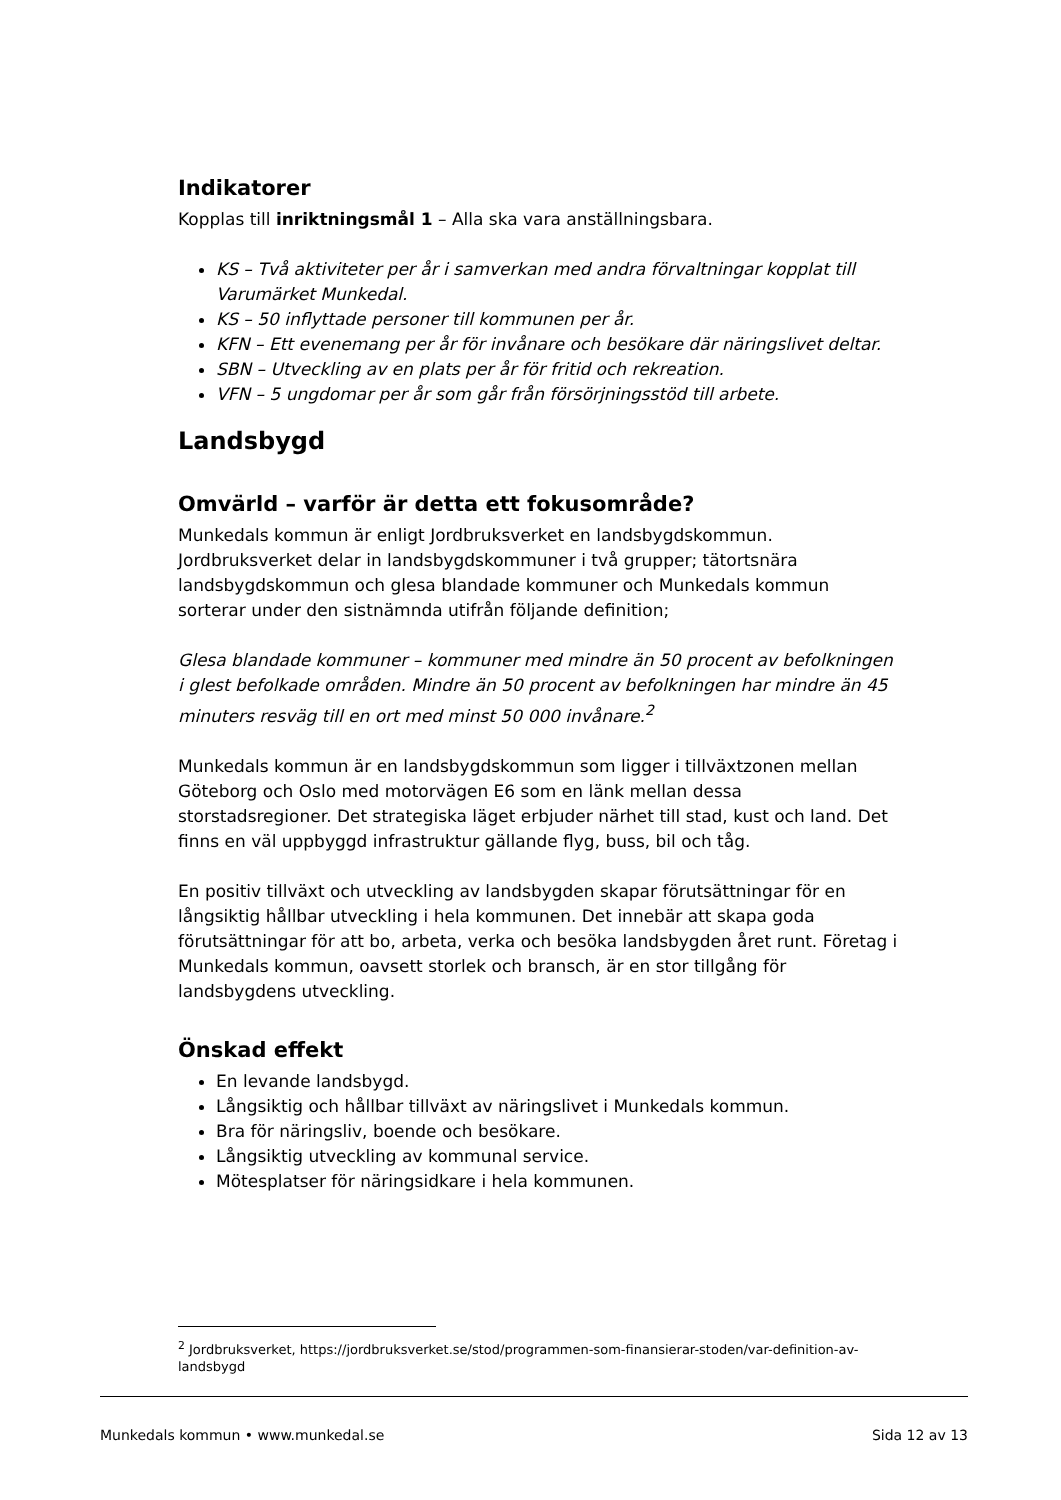Indikatorer
Kopplas till inriktningsmål 1 – Alla ska vara anställningsbara.
KS – Två aktiviteter per år i samverkan med andra förvaltningar kopplat till Varumärket Munkedal.
KS – 50 inflyttade personer till kommunen per år.
KFN – Ett evenemang per år för invånare och besökare där näringslivet deltar.
SBN – Utveckling av en plats per år för fritid och rekreation.
VFN – 5 ungdomar per år som går från försörjningsstöd till arbete.
Landsbygd
Omvärld – varför är detta ett fokusområde?
Munkedals kommun är enligt Jordbruksverket en landsbygdskommun. Jordbruksverket delar in landsbygdskommuner i två grupper; tätortsnära landsbygdskommun och glesa blandade kommuner och Munkedals kommun sorterar under den sistnämnda utifrån följande definition;
Glesa blandade kommuner – kommuner med mindre än 50 procent av befolkningen i glest befolkade områden. Mindre än 50 procent av befolkningen har mindre än 45 minuters resväg till en ort med minst 50 000 invånare.<sup>2</sup>
Munkedals kommun är en landsbygdskommun som ligger i tillväxtzonen mellan Göteborg och Oslo med motorvägen E6 som en länk mellan dessa storstadsregioner. Det strategiska läget erbjuder närhet till stad, kust och land. Det finns en väl uppbyggd infrastruktur gällande flyg, buss, bil och tåg.
En positiv tillväxt och utveckling av landsbygden skapar förutsättningar för en långsiktig hållbar utveckling i hela kommunen. Det innebär att skapa goda förutsättningar för att bo, arbeta, verka och besöka landsbygden året runt. Företag i Munkedals kommun, oavsett storlek och bransch, är en stor tillgång för landsbygdens utveckling.
Önskad effekt
En levande landsbygd.
Långsiktig och hållbar tillväxt av näringslivet i Munkedals kommun.
Bra för näringsliv, boende och besökare.
Långsiktig utveckling av kommunal service.
Mötesplatser för näringsidkare i hela kommunen.
<sup>2</sup> Jordbruksverket, https://jordbruksverket.se/stod/programmen-som-finansierar-stoden/var-definition-av-landsbygd
Munkedals kommun • www.munkedal.se Sida 12 av 13